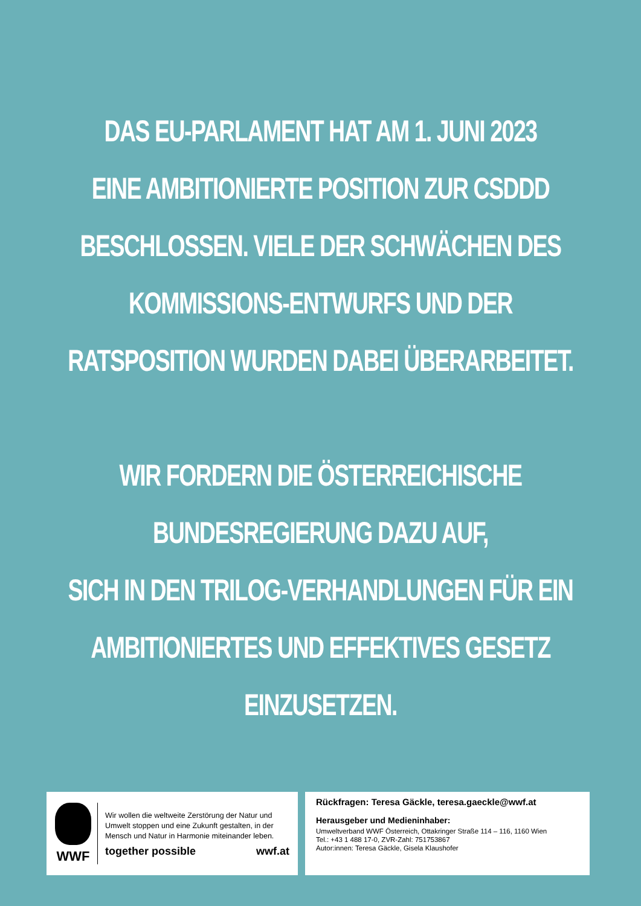DAS EU-PARLAMENT HAT AM 1. JUNI 2023
EINE AMBITIONIERTE POSITION ZUR CSDDD
BESCHLOSSEN. VIELE DER SCHWÄCHEN DES
KOMMISSIONS-ENTWURFS UND DER
RATSPOSITION WURDEN DABEI ÜBERARBEITET.
WIR FORDERN DIE ÖSTERREICHISCHE
BUNDESREGIERUNG DAZU AUF,
SICH IN DEN TRILOG-VERHANDLUNGEN FÜR EIN
AMBITIONIERTES UND EFFEKTIVES GESETZ
EINZUSETZEN.
WWF
Wir wollen die weltweite Zerstörung der Natur und Umwelt stoppen und eine Zukunft gestalten, in der Mensch und Natur in Harmonie miteinander leben.
together possible wwf.at
Rückfragen: Teresa Gäckle, teresa.gaeckle@wwf.at
Herausgeber und Medieninhaber:
Umweltverband WWF Österreich, Ottakringer Straße 114 – 116, 1160 Wien
Tel.: +43 1 488 17-0, ZVR-Zahl: 751753867
Autor:innen: Teresa Gäckle, Gisela Klaushofer